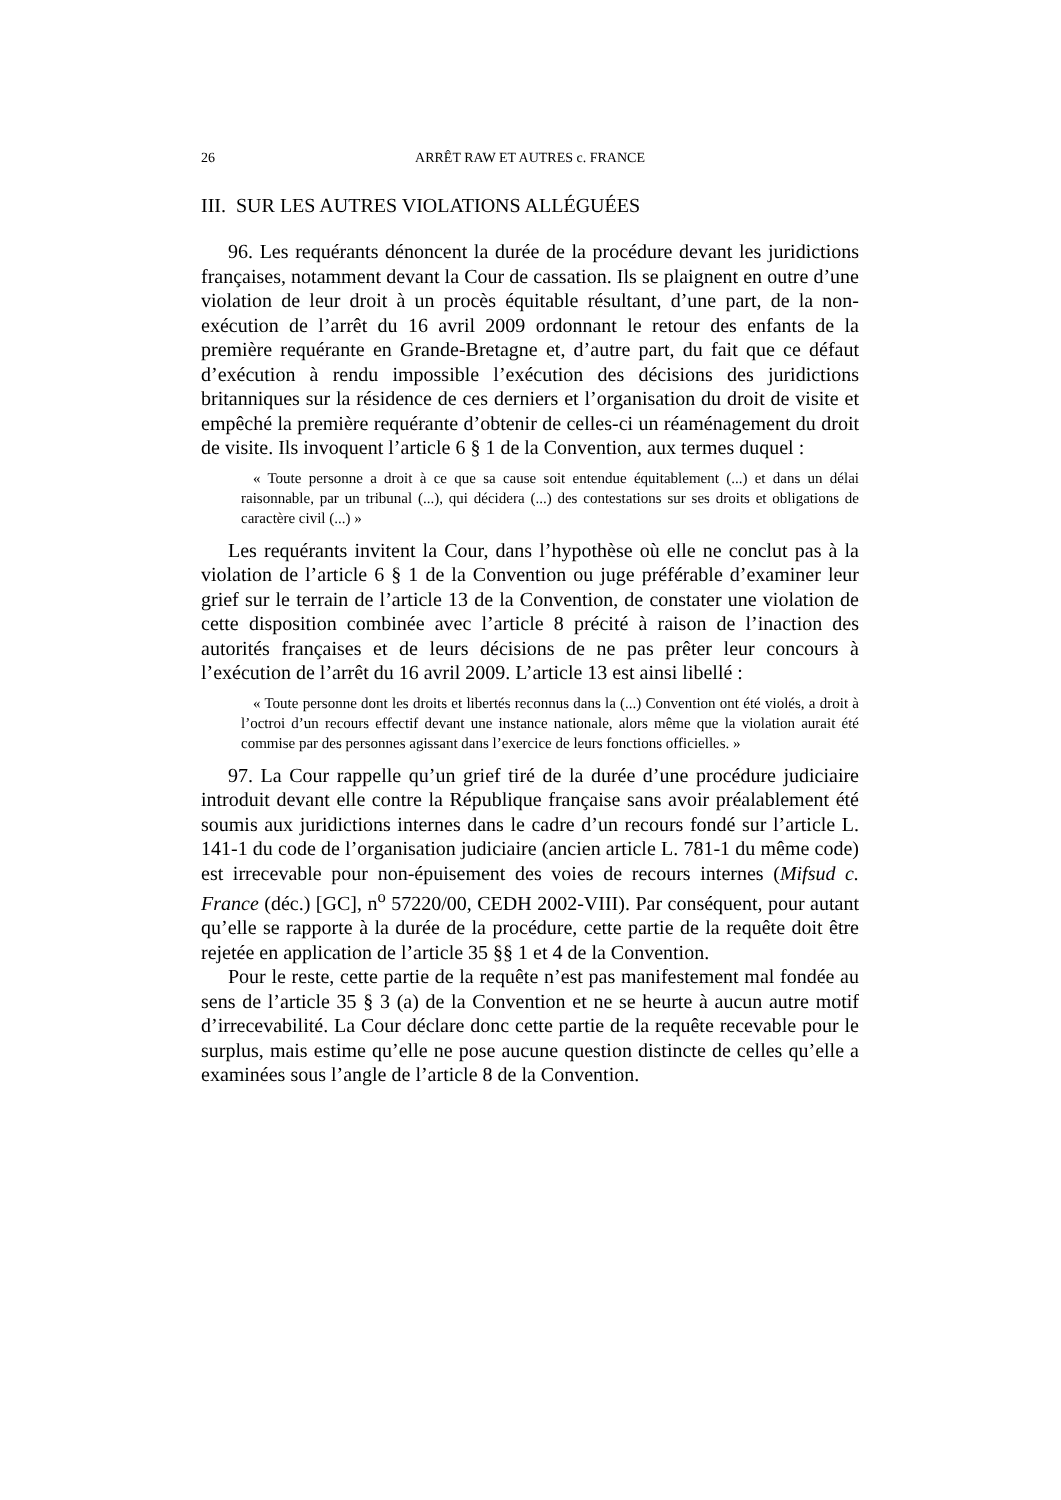26 ARRÊT RAW ET AUTRES c. FRANCE
III. SUR LES AUTRES VIOLATIONS ALLÉGUÉES
96. Les requérants dénoncent la durée de la procédure devant les juridictions françaises, notamment devant la Cour de cassation. Ils se plaignent en outre d’une violation de leur droit à un procès équitable résultant, d’une part, de la non-exécution de l’arrêt du 16 avril 2009 ordonnant le retour des enfants de la première requérante en Grande-Bretagne et, d’autre part, du fait que ce défaut d’exécution à rendu impossible l’exécution des décisions des juridictions britanniques sur la résidence de ces derniers et l’organisation du droit de visite et empêché la première requérante d’obtenir de celles-ci un réaménagement du droit de visite. Ils invoquent l’article 6 § 1 de la Convention, aux termes duquel :
« Toute personne a droit à ce que sa cause soit entendue équitablement (...) et dans un délai raisonnable, par un tribunal (...), qui décidera (...) des contestations sur ses droits et obligations de caractère civil (...) »
Les requérants invitent la Cour, dans l’hypothèse où elle ne conclut pas à la violation de l’article 6 § 1 de la Convention ou juge préférable d’examiner leur grief sur le terrain de l’article 13 de la Convention, de constater une violation de cette disposition combinée avec l’article 8 précité à raison de l’inaction des autorités françaises et de leurs décisions de ne pas prêter leur concours à l’exécution de l’arrêt du 16 avril 2009. L’article 13 est ainsi libellé :
« Toute personne dont les droits et libertés reconnus dans la (...) Convention ont été violés, a droit à l’octroi d’un recours effectif devant une instance nationale, alors même que la violation aurait été commise par des personnes agissant dans l’exercice de leurs fonctions officielles. »
97. La Cour rappelle qu’un grief tiré de la durée d’une procédure judiciaire introduit devant elle contre la République française sans avoir préalablement été soumis aux juridictions internes dans le cadre d’un recours fondé sur l’article L. 141-1 du code de l’organisation judiciaire (ancien article L. 781-1 du même code) est irrecevable pour non-épuisement des voies de recours internes (Mifsud c. France (déc.) [GC], n<sup>o</sup> 57220/00, CEDH 2002-VIII). Par conséquent, pour autant qu’elle se rapporte à la durée de la procédure, cette partie de la requête doit être rejetée en application de l’article 35 §§ 1 et 4 de la Convention.
Pour le reste, cette partie de la requête n’est pas manifestement mal fondée au sens de l’article 35 § 3 (a) de la Convention et ne se heurte à aucun autre motif d’irrecevabilité. La Cour déclare donc cette partie de la requête recevable pour le surplus, mais estime qu’elle ne pose aucune question distincte de celles qu’elle a examinées sous l’angle de l’article 8 de la Convention.